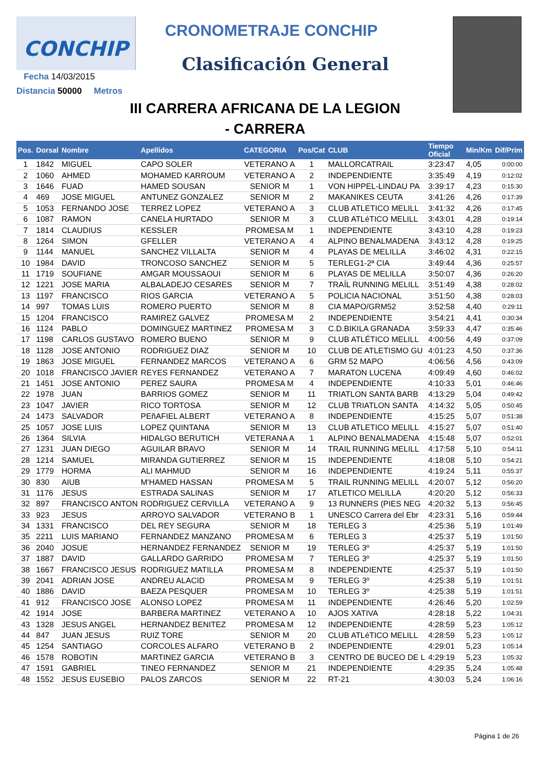CONCHIP
CRONOMETRAJE CONCHIP
Clasificación General
Fecha 14/03/2015
Distancia 50000 Metros
III CARRERA AFRICANA DE LA LEGION - CARRERA
| Pos. | Dorsal | Nombre | Apellidos | CATEGORIA | Pos/Cat | CLUB | Tiempo Oficial | Min/Km | Dif/Prim |
| --- | --- | --- | --- | --- | --- | --- | --- | --- | --- |
| 1 | 1842 | MIGUEL | CAPO SOLER | VETERANO A | 1 | MALLORCATRAIL | 3:23:47 | 4,05 | 0:00:00 |
| 2 | 1060 | AHMED | MOHAMED KARROUM | VETERANO A | 2 | INDEPENDIENTE | 3:35:49 | 4,19 | 0:12:02 |
| 3 | 1646 | FUAD | HAMED SOUSAN | SENIOR M | 1 | VON HIPPEL-LINDAU PA | 3:39:17 | 4,23 | 0:15:30 |
| 4 | 469 | JOSE MIGUEL | ANTUNEZ GONZALEZ | SENIOR M | 2 | MAKANIKES CEUTA | 3:41:26 | 4,26 | 0:17:39 |
| 5 | 1053 | FERNANDO JOSE | TERREZ LOPEZ | VETERANO A | 3 | CLUB ATLETICO MELILL | 3:41:32 | 4,26 | 0:17:45 |
| 6 | 1087 | RAMON | CANELA HURTADO | SENIOR M | 3 | CLUB ATLéTICO MELILL | 3:43:01 | 4,28 | 0:19:14 |
| 7 | 1814 | CLAUDIUS | KESSLER | PROMESA M | 1 | INDEPENDIENTE | 3:43:10 | 4,28 | 0:19:23 |
| 8 | 1264 | SIMON | GFELLER | VETERANO A | 4 | ALPINO BENALMADENA | 3:43:12 | 4,28 | 0:19:25 |
| 9 | 1144 | MANUEL | SANCHEZ VILLALTA | SENIOR M | 4 | PLAYAS DE MELILLA | 3:46:02 | 4,31 | 0:22:15 |
| 10 | 1984 | DAVID | TRONCOSO SANCHEZ | SENIOR M | 5 | TERLEG1-2ª CIA | 3:49:44 | 4,36 | 0:25:57 |
| 11 | 1719 | SOUFIANE | AMGAR MOUSSAOUI | SENIOR M | 6 | PLAYAS DE MELILLA | 3:50:07 | 4,36 | 0:26:20 |
| 12 | 1221 | JOSE MARIA | ALBALADEJO CESARES | SENIOR M | 7 | TRAÍL RUNNING MELILL | 3:51:49 | 4,38 | 0:28:02 |
| 13 | 1197 | FRANCISCO | RIOS GARCIA | VETERANO A | 5 | POLICIA NACIONAL | 3:51:50 | 4,38 | 0:28:03 |
| 14 | 997 | TOMAS LUIS | ROMERO PUERTO | SENIOR M | 8 | CIA MAPO/GRM52 | 3:52:58 | 4,40 | 0:29:11 |
| 15 | 1204 | FRANCISCO | RAMIREZ GALVEZ | PROMESA M | 2 | INDEPENDIENTE | 3:54:21 | 4,41 | 0:30:34 |
| 16 | 1124 | PABLO | DOMINGUEZ MARTINEZ | PROMESA M | 3 | C.D.BIKILA GRANADA | 3:59:33 | 4,47 | 0:35:46 |
| 17 | 1198 | CARLOS GUSTAVO | ROMERO BUENO | SENIOR M | 9 | CLUB ATLÉTICO MELILL | 4:00:56 | 4,49 | 0:37:09 |
| 18 | 1128 | JOSE ANTONIO | RODRIGUEZ DIAZ | SENIOR M | 10 | CLUB DE ATLETISMO GU | 4:01:23 | 4,50 | 0:37:36 |
| 19 | 1863 | JOSE MIGUEL | FERNANDEZ MARCOS | VETERANO A | 6 | GRM 52 MAPO | 4:06:56 | 4,56 | 0:43:09 |
| 20 | 1018 | FRANCISCO JAVIER | REYES FERNANDEZ | VETERANO A | 7 | MARATON LUCENA | 4:09:49 | 4,60 | 0:46:02 |
| 21 | 1451 | JOSE ANTONIO | PEREZ SAURA | PROMESA M | 4 | INDEPENDIENTE | 4:10:33 | 5,01 | 0:46:46 |
| 22 | 1978 | JUAN | BARRIOS GOMEZ | SENIOR M | 11 | TRIATLON SANTA BARB | 4:13:29 | 5,04 | 0:49:42 |
| 23 | 1047 | JAVIER | RICO TORTOSA | SENIOR M | 12 | CLUB TRIATLON SANTA | 4:14:32 | 5,05 | 0:50:45 |
| 24 | 1473 | SALVADOR | PEñAFIEL ALBERT | VETERANO A | 8 | INDEPENDIENTE | 4:15:25 | 5,07 | 0:51:38 |
| 25 | 1057 | JOSE LUIS | LOPEZ QUINTANA | SENIOR M | 13 | CLUB ATLETICO MELILL | 4:15:27 | 5,07 | 0:51:40 |
| 26 | 1364 | SILVIA | HIDALGO BERUTICH | VETERANA A | 1 | ALPINO BENALMADENA | 4:15:48 | 5,07 | 0:52:01 |
| 27 | 1231 | JUAN DIEGO | AGUILAR BRAVO | SENIOR M | 14 | TRAIL RUNNING MELILL | 4:17:58 | 5,10 | 0:54:11 |
| 28 | 1214 | SAMUEL | MIRANDA GUTIERREZ | SENIOR M | 15 | INDEPENDIENTE | 4:18:08 | 5,10 | 0:54:21 |
| 29 | 1779 | HORMA | ALI MAHMUD | SENIOR M | 16 | INDEPENDIENTE | 4:19:24 | 5,11 | 0:55:37 |
| 30 | 830 | AIUB | M'HAMED HASSAN | PROMESA M | 5 | TRAIL RUNNING MELILL | 4:20:07 | 5,12 | 0:56:20 |
| 31 | 1176 | JESUS | ESTRADA SALINAS | SENIOR M | 17 | ATLETICO MELILLA | 4:20:20 | 5,12 | 0:56:33 |
| 32 | 897 | FRANCISCO ANTON | RODRIGUEZ CERVILLA | VETERANO A | 9 | 13 RUNNERS (PIES NEG | 4:20:32 | 5,13 | 0:56:45 |
| 33 | 923 | JESUS | ARROYO SALVADOR | VETERANO B | 1 | UNESCO Carrera del Ebr | 4:23:31 | 5,16 | 0:59:44 |
| 34 | 1331 | FRANCISCO | DEL REY SEGURA | SENIOR M | 18 | TERLEG 3 | 4:25:36 | 5,19 | 1:01:49 |
| 35 | 2211 | LUIS MARIANO | FERNANDEZ MANZANO | PROMESA M | 6 | TERLEG 3 | 4:25:37 | 5,19 | 1:01:50 |
| 36 | 2040 | JOSUE | HERNANDEZ FERNANDEZ | SENIOR M | 19 | TERLEG 3º | 4:25:37 | 5,19 | 1:01:50 |
| 37 | 1887 | DAVID | GALLARDO GARRIDO | PROMESA M | 7 | TERLEG 3º | 4:25:37 | 5,19 | 1:01:50 |
| 38 | 1667 | FRANCISCO JESUS | RODRIGUEZ MATILLA | PROMESA M | 8 | INDEPENDIENTE | 4:25:37 | 5,19 | 1:01:50 |
| 39 | 2041 | ADRIAN JOSE | ANDREU ALACID | PROMESA M | 9 | TERLEG 3º | 4:25:38 | 5,19 | 1:01:51 |
| 40 | 1886 | DAVID | BAEZA PESQUER | PROMESA M | 10 | TERLEG 3º | 4:25:38 | 5,19 | 1:01:51 |
| 41 | 912 | FRANCISCO JOSE | ALONSO LOPEZ | PROMESA M | 11 | INDEPENDIENTE | 4:26:46 | 5,20 | 1:02:59 |
| 42 | 1914 | JOSE | BARBERA MARTINEZ | VETERANO A | 10 | AJOS XATIVA | 4:28:18 | 5,22 | 1:04:31 |
| 43 | 1328 | JESUS ANGEL | HERNANDEZ BENITEZ | PROMESA M | 12 | INDEPENDIENTE | 4:28:59 | 5,23 | 1:05:12 |
| 44 | 847 | JUAN JESUS | RUIZ TORE | SENIOR M | 20 | CLUB ATLéTICO MELILL | 4:28:59 | 5,23 | 1:05:12 |
| 45 | 1254 | SANTIAGO | CORCOLES ALFARO | VETERANO B | 2 | INDEPENDIENTE | 4:29:01 | 5,23 | 1:05:14 |
| 46 | 1578 | ROBOTIN | MARTINEZ GARCIA | VETERANO B | 3 | CENTRO DE BUCEO DE L | 4:29:19 | 5,23 | 1:05:32 |
| 47 | 1591 | GABRIEL | TINEO FERNANDEZ | SENIOR M | 21 | INDEPENDIENTE | 4:29:35 | 5,24 | 1:05:48 |
| 48 | 1552 | JESUS EUSEBIO | PALOS ZARCOS | SENIOR M | 22 | RT-21 | 4:30:03 | 5,24 | 1:06:16 |
Página 1 de 26